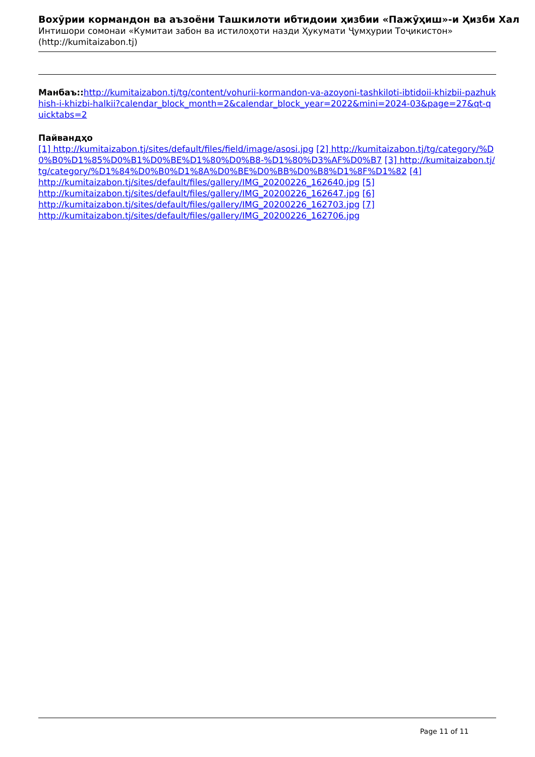Вохӯрии кормандон ва аъзоёни Ташкилоти ибтидоии ҳизбии «Пажӯҳиш»-и Ҳизби Хал
Интишори сомонаи «Кумитаи забон ва истилоҳоти назди Ҳукумати Ҷумҳурии Тоҷикистон»
(http://kumitaizabon.tj)
Манбаъ:: http://kumitaizabon.tj/tg/content/vohurii-kormandon-va-azoyoni-tashkiloti-ibtidoii-khizbii-pazhukhish-i-khizbi-halkii?calendar_block_month=2&calendar_block_year=2022&mini=2024-03&page=27&qt-quicktabs=2
Пайвандҳо
[1] http://kumitaizabon.tj/sites/default/files/field/image/asosi.jpg [2] http://kumitaizabon.tj/tg/category/%D0%B0%D1%85%D0%B1%D0%BE%D1%80%D0%B8-%D1%80%D3%AF%D0%B7 [3] http://kumitaizabon.tj/tg/category/%D1%84%D0%B0%D1%8A%D0%BE%D0%BB%D0%B8%D1%8F%D1%82 [4]
http://kumitaizabon.tj/sites/default/files/gallery/IMG_20200226_162640.jpg [5]
http://kumitaizabon.tj/sites/default/files/gallery/IMG_20200226_162647.jpg [6]
http://kumitaizabon.tj/sites/default/files/gallery/IMG_20200226_162703.jpg [7]
http://kumitaizabon.tj/sites/default/files/gallery/IMG_20200226_162706.jpg
Page 11 of 11